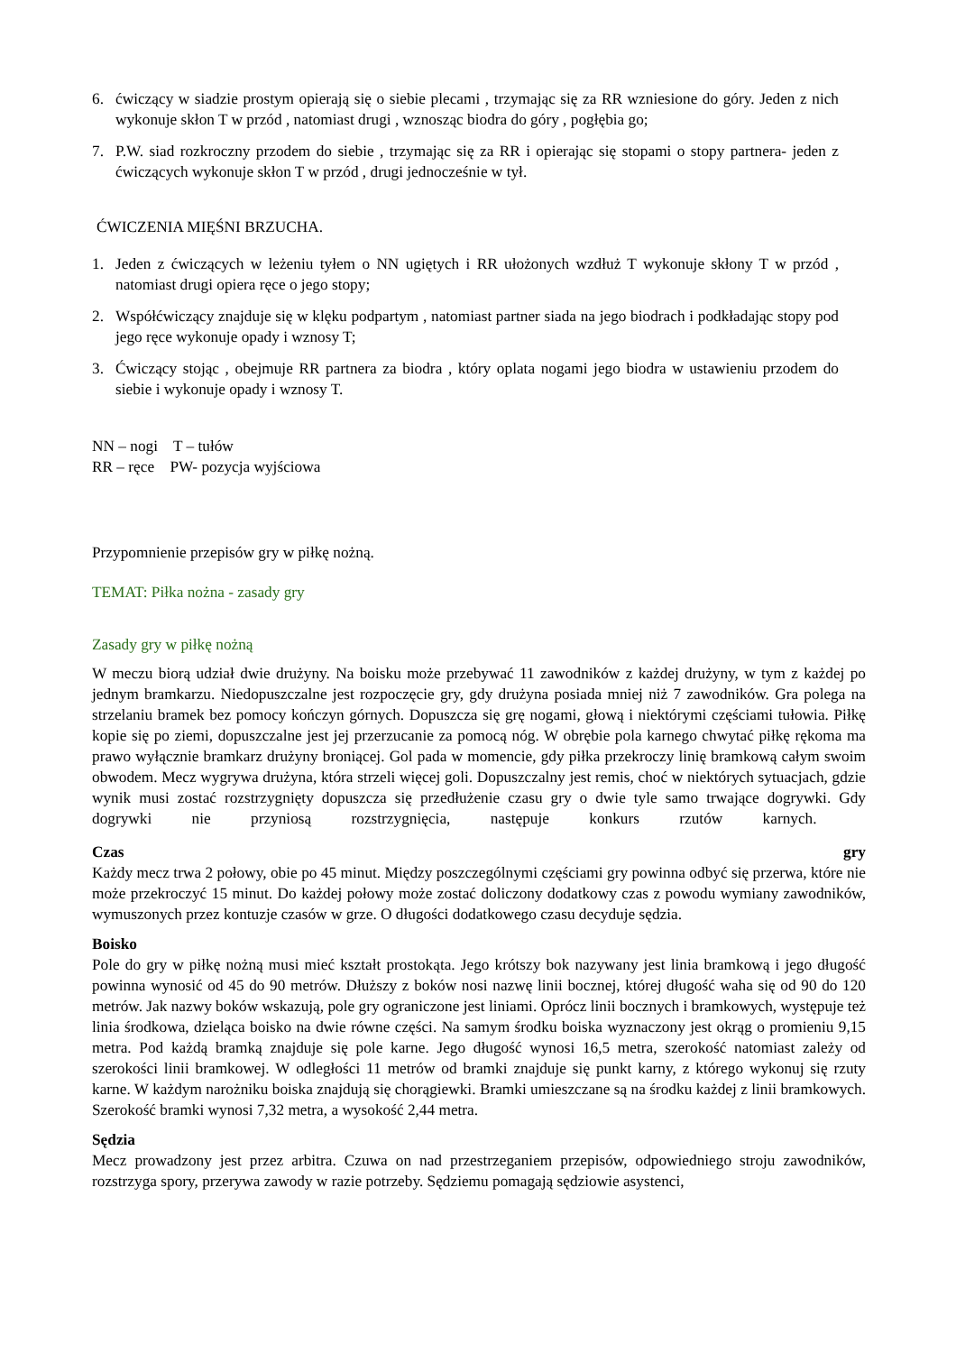6. ćwiczący w siadzie prostym opierają się o siebie plecami , trzymając się za RR wzniesione do góry. Jeden z nich wykonuje skłon T w przód , natomiast drugi , wznosząc biodra do góry , pogłębia go;
7. P.W. siad rozkroczny przodem do siebie , trzymając się za RR i opierając się stopami o stopy partnera- jeden z ćwiczących wykonuje skłon T w przód , drugi jednocześnie w tył.
ĆWICZENIA MIĘŚNI BRZUCHA.
1. Jeden z ćwiczących w leżeniu tyłem o NN ugiętych i RR ułożonych wzdłuż T wykonuje skłony T w przód , natomiast drugi opiera ręce o jego stopy;
2. Współćwiczący znajduje się w klęku podpartym , natomiast partner siada na jego biodrach i podkładając stopy pod jego ręce wykonuje opady i wznosy T;
3. Ćwiczący stojąc , obejmuje RR partnera za biodra , który oplata nogami jego biodra w ustawieniu przodem do siebie i wykonuje opady i wznosy T.
NN – nogi T – tułów
RR – ręce PW- pozycja wyjściowa
Przypomnienie przepisów gry w piłkę nożną.
TEMAT: Piłka nożna - zasady gry
Zasady gry w piłkę nożną
W meczu biorą udział dwie drużyny. Na boisku może przebywać 11 zawodników z każdej drużyny, w tym z każdej po jednym bramkarzu. Niedopuszczalne jest rozpoczęcie gry, gdy drużyna posiada mniej niż 7 zawodników. Gra polega na strzelaniu bramek bez pomocy kończyn górnych. Dopuszcza się grę nogami, głową i niektórymi częściami tułowia. Piłkę kopie się po ziemi, dopuszczalne jest jej przerzucanie za pomocą nóg. W obrębie pola karnego chwytać piłkę rękoma ma prawo wyłącznie bramkarz drużyny broniącej. Gol pada w momencie, gdy piłka przekroczy linię bramkową całym swoim obwodem. Mecz wygrywa drużyna, która strzeli więcej goli. Dopuszczalny jest remis, choć w niektórych sytuacjach, gdzie wynik musi zostać rozstrzygnięty dopuszcza się przedłużenie czasu gry o dwie tyle samo trwające dogrywki. Gdy dogrywki nie przyniosą rozstrzygnięcia, następuje konkurs rzutów karnych.
Czas gry
Każdy mecz trwa 2 połowy, obie po 45 minut. Między poszczególnymi częściami gry powinna odbyć się przerwa, które nie może przekroczyć 15 minut. Do każdej połowy może zostać doliczony dodatkowy czas z powodu wymiany zawodników, wymuszonych przez kontuzje czasów w grze. O długości dodatkowego czasu decyduje sędzia.
Boisko
Pole do gry w piłkę nożną musi mieć kształt prostokąta. Jego krótszy bok nazywany jest linia bramkową i jego długość powinna wynosić od 45 do 90 metrów. Dłuższy z boków nosi nazwę linii bocznej, której długość waha się od 90 do 120 metrów. Jak nazwy boków wskazują, pole gry ograniczone jest liniami. Oprócz linii bocznych i bramkowych, występuje też linia środkowa, dzieląca boisko na dwie równe części. Na samym środku boiska wyznaczony jest okrąg o promieniu 9,15 metra. Pod każdą bramką znajduje się pole karne. Jego długość wynosi 16,5 metra, szerokość natomiast zależy od szerokości linii bramkowej. W odległości 11 metrów od bramki znajduje się punkt karny, z którego wykonuj się rzuty karne. W każdym narożniku boiska znajdują się chorągiewki. Bramki umieszczane są na środku każdej z linii bramkowych. Szerokość bramki wynosi 7,32 metra, a wysokość 2,44 metra.
Sędzia
Mecz prowadzony jest przez arbitra. Czuwa on nad przestrzeganiem przepisów, odpowiedniego stroju zawodników, rozstrzyga spory, przerywa zawody w razie potrzeby. Sędziemu pomagają sędziowie asystenci,